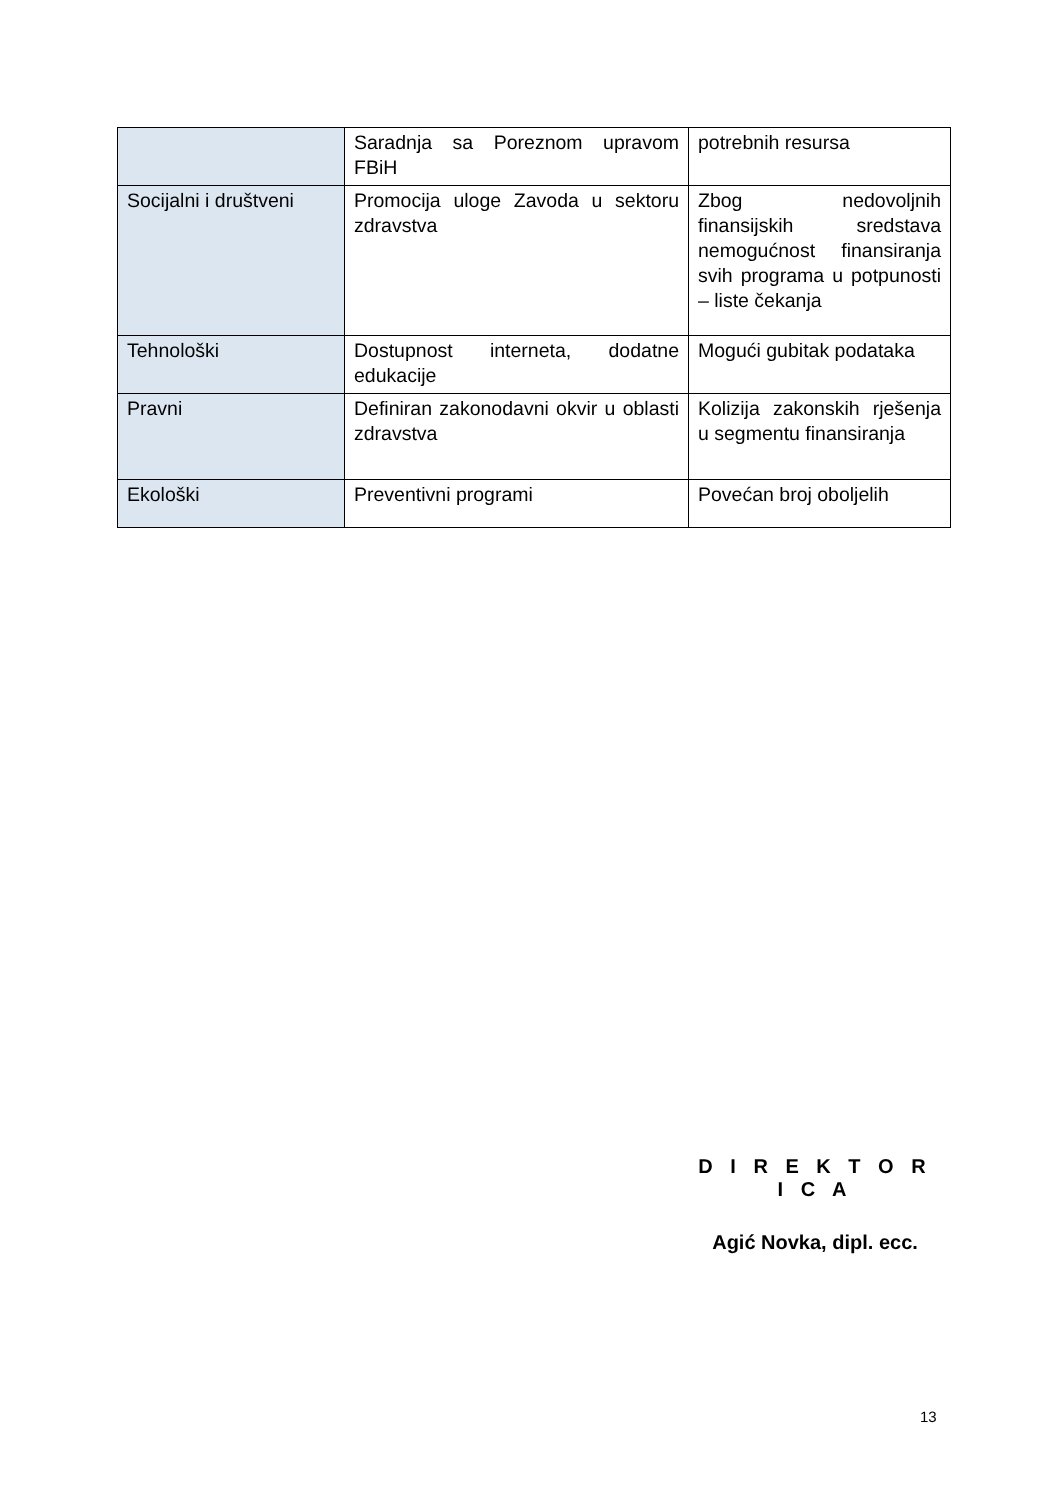| | Saradnja sa Poreznom upravom FBiH | potrebnih resursa |
| Socijalni i društveni | Promocija uloge Zavoda u sektoru zdravstva | Zbog nedovoljnih finansijskih sredstava nemogućnost finansiranja svih programa u potpunosti – liste čekanja |
| Tehnološki | Dostupnost interneta, dodatne edukacije | Mogući gubitak podataka |
| Pravni | Definiran zakonodavni okvir u oblasti zdravstva | Kolizija zakonskih rješenja u segmentu finansiranja |
| Ekološki | Preventivni programi | Povećan broj oboljelih |
D I R E K T O R I C A
Agić Novka, dipl. ecc.
13